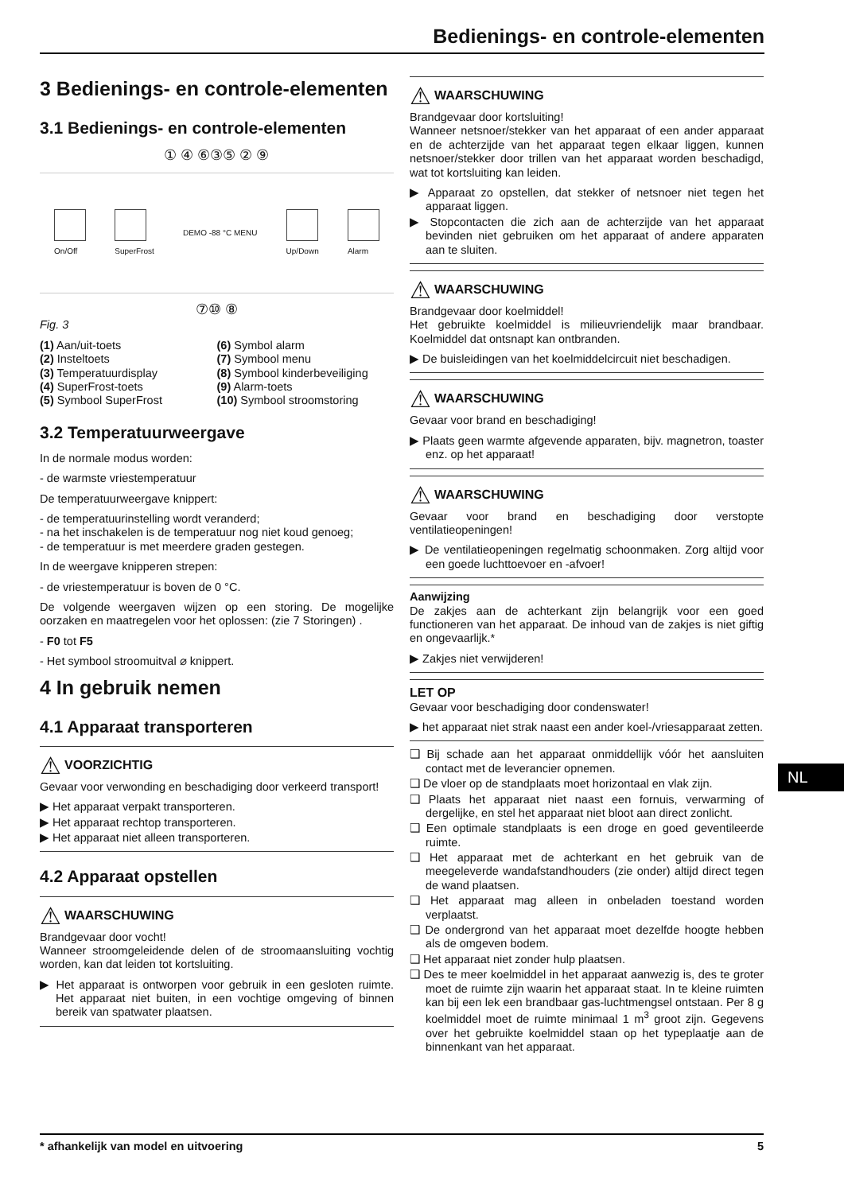Bedienings- en controle-elementen
3 Bedienings- en controle-elementen
3.1 Bedienings- en controle-elementen
① ④ ⑥③⑤ ② ⑨
On/Off
SuperFrost DEMO -88 °C MENU
Up/Down
Alarm
⑦⑩ ⑧
Fig. 3
(1) Aan/uit-toets
(6) Symbol alarm
(2) Insteltoets
(7) Symbool menu
(3) Temperatuurdisplay
(8) Symbool kinderbeveiliging
(4) SuperFrost-toets
(9) Alarm-toets
(5) Symbool SuperFrost
(10) Symbool stroomstoring
3.2 Temperatuurweergave
In de normale modus worden:
- de warmste vriestemperatuur
De temperatuurweergave knippert:
- de temperatuurinstelling wordt veranderd;
- na het inschakelen is de temperatuur nog niet koud genoeg;
- de temperatuur is met meerdere graden gestegen.
In de weergave knipperen strepen:
- de vriestemperatuur is boven de 0 °C.
De volgende weergaven wijzen op een storing. De mogelijke oorzaken en maatregelen voor het oplossen: (zie 7 Storingen) .
- F0 tot F5
- Het symbool stroomuitval ⌀ knippert.
4 In gebruik nemen
4.1 Apparaat transporteren
⚠ VOORZICHTIG
Gevaar voor verwonding en beschadiging door verkeerd transport!
▶ Het apparaat verpakt transporteren.
▶ Het apparaat rechtop transporteren.
▶ Het apparaat niet alleen transporteren.
4.2 Apparaat opstellen
⚠ WAARSCHUWING
Brandgevaar door vocht!
Wanneer stroomgeleidende delen of de stroomaansluiting vochtig worden, kan dat leiden tot kortsluiting.
▶ Het apparaat is ontworpen voor gebruik in een gesloten ruimte. Het apparaat niet buiten, in een vochtige omgeving of binnen bereik van spatwater plaatsen.
⚠ WAARSCHUWING
Brandgevaar door kortsluiting!
Wanneer netsnoer/stekker van het apparaat of een ander apparaat en de achterzijde van het apparaat tegen elkaar liggen, kunnen netsnoer/stekker door trillen van het apparaat worden beschadigd, wat tot kortsluiting kan leiden.
▶ Apparaat zo opstellen, dat stekker of netsnoer niet tegen het apparaat liggen.
▶ Stopcontacten die zich aan de achterzijde van het apparaat bevinden niet gebruiken om het apparaat of andere apparaten aan te sluiten.
⚠ WAARSCHUWING
Brandgevaar door koelmiddel!
Het gebruikte koelmiddel is milieuvriendelijk maar brandbaar. Koelmiddel dat ontsnapt kan ontbranden.
▶ De buisleidingen van het koelmiddelcircuit niet beschadigen.
⚠ WAARSCHUWING
Gevaar voor brand en beschadiging!
▶ Plaats geen warmte afgevende apparaten, bijv. magnetron, toaster enz. op het apparaat!
⚠ WAARSCHUWING
Gevaar voor brand en beschadiging door verstopte ventilatieopeningen!
▶ De ventilatieopeningen regelmatig schoonmaken. Zorg altijd voor een goede luchttoevoer en -afvoer!
Aanwijzing
De zakjes aan de achterkant zijn belangrijk voor een goed functioneren van het apparaat. De inhoud van de zakjes is niet giftig en ongevaarlijk.*
▶ Zakjes niet verwijderen!
LET OP
Gevaar voor beschadiging door condenswater!
▶ het apparaat niet strak naast een ander koel-/vriesapparaat zetten.
❑ Bij schade aan het apparaat onmiddellijk vóór het aansluiten contact met de leverancier opnemen.
❑ De vloer op de standplaats moet horizontaal en vlak zijn.
❑ Plaats het apparaat niet naast een fornuis, verwarming of dergelijke, en stel het apparaat niet bloot aan direct zonlicht.
❑ Een optimale standplaats is een droge en goed geventileerde ruimte.
❑ Het apparaat met de achterkant en het gebruik van de meegeleverde wandafstandhouders (zie onder) altijd direct tegen de wand plaatsen.
❑ Het apparaat mag alleen in onbeladen toestand worden verplaatst.
❑ De ondergrond van het apparaat moet dezelfde hoogte hebben als de omgeven bodem.
❑ Het apparaat niet zonder hulp plaatsen.
❑ Des te meer koelmiddel in het apparaat aanwezig is, des te groter moet de ruimte zijn waarin het apparaat staat. In te kleine ruimten kan bij een lek een brandbaar gas-luchtmengsel ontstaan. Per 8 g koelmiddel moet de ruimte minimaal 1 m<sup>3</sup> groot zijn. Gegevens over het gebruikte koelmiddel staan op het typeplaatje aan de binnenkant van het apparaat.
NL
* afhankelijk van model en uitvoering 5